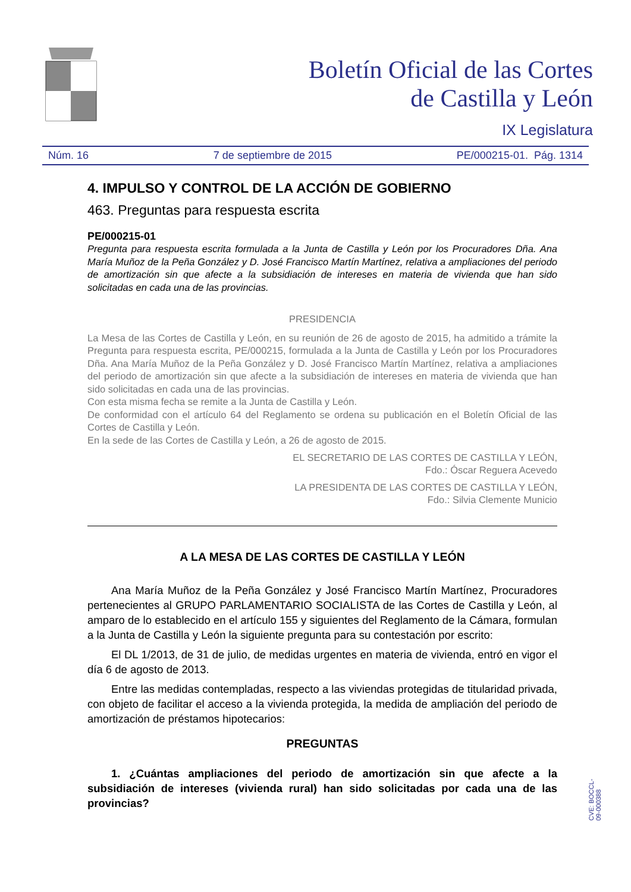Boletín Oficial de las Cortes
de Castilla y León
IX Legislatura
Núm. 16 7 de septiembre de 2015 PE/000215-01. Pág. 1314
4. IMPULSO Y CONTROL DE LA ACCIÓN DE GOBIERNO
463. Preguntas para respuesta escrita
PE/000215-01
Pregunta para respuesta escrita formulada a la Junta de Castilla y León por los Procuradores Dña. Ana María Muñoz de la Peña González y D. José Francisco Martín Martínez, relativa a ampliaciones del periodo de amortización sin que afecte a la subsidiación de intereses en materia de vivienda que han sido solicitadas en cada una de las provincias.
PRESIDENCIA
La Mesa de las Cortes de Castilla y León, en su reunión de 26 de agosto de 2015, ha admitido a trámite la Pregunta para respuesta escrita, PE/000215, formulada a la Junta de Castilla y León por los Procuradores Dña. Ana María Muñoz de la Peña González y D. José Francisco Martín Martínez, relativa a ampliaciones del periodo de amortización sin que afecte a la subsidiación de intereses en materia de vivienda que han sido solicitadas en cada una de las provincias.
Con esta misma fecha se remite a la Junta de Castilla y León.
De conformidad con el artículo 64 del Reglamento se ordena su publicación en el Boletín Oficial de las Cortes de Castilla y León.
En la sede de las Cortes de Castilla y León, a 26 de agosto de 2015.
EL SECRETARIO DE LAS CORTES DE CASTILLA Y LEÓN,
Fdo.: Óscar Reguera Acevedo
LA PRESIDENTA DE LAS CORTES DE CASTILLA Y LEÓN,
Fdo.: Silvia Clemente Municio
A LA MESA DE LAS CORTES DE CASTILLA Y LEÓN
Ana María Muñoz de la Peña González y José Francisco Martín Martínez, Procuradores pertenecientes al GRUPO PARLAMENTARIO SOCIALISTA de las Cortes de Castilla y León, al amparo de lo establecido en el artículo 155 y siguientes del Reglamento de la Cámara, formulan a la Junta de Castilla y León la siguiente pregunta para su contestación por escrito:
El DL 1/2013, de 31 de julio, de medidas urgentes en materia de vivienda, entró en vigor el día 6 de agosto de 2013.
Entre las medidas contempladas, respecto a las viviendas protegidas de titularidad privada, con objeto de facilitar el acceso a la vivienda protegida, la medida de ampliación del periodo de amortización de préstamos hipotecarios:
PREGUNTAS
1. ¿Cuántas ampliaciones del periodo de amortización sin que afecte a la subsidiación de intereses (vivienda rural) han sido solicitadas por cada una de las provincias?
CVE: BOCCL-09-000388